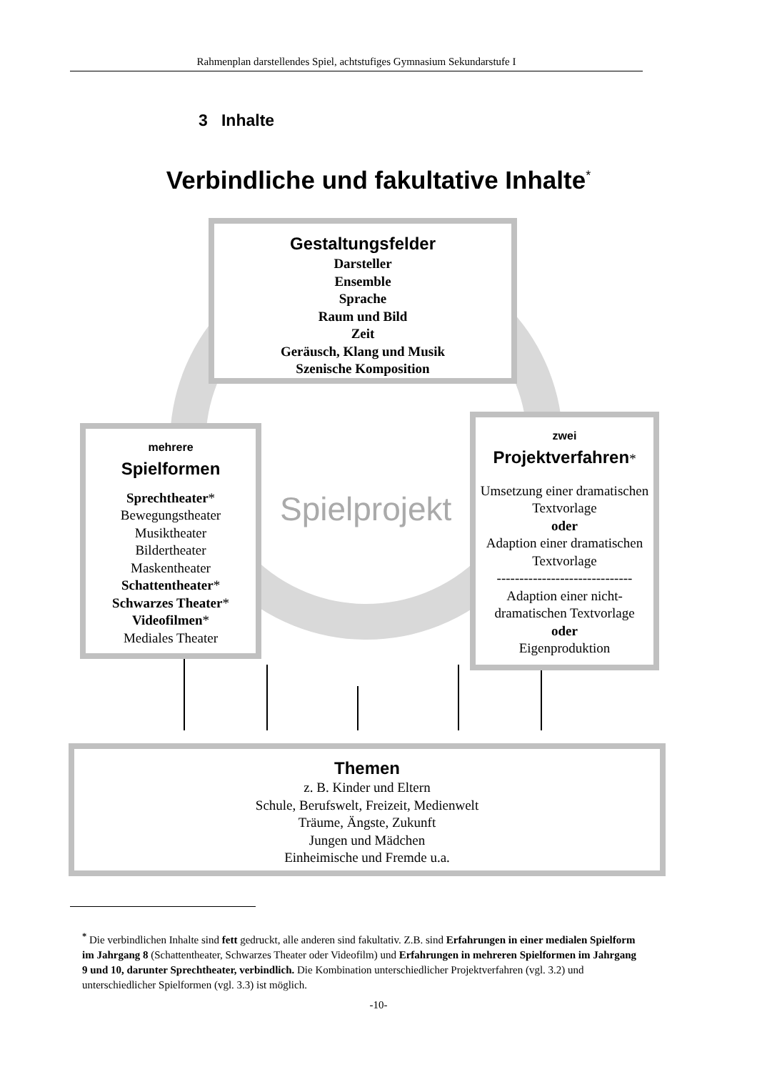Rahmenplan darstellendes Spiel, achtstufiges Gymnasium Sekundarstufe I
3 Inhalte
Verbindliche und fakultative Inhalte<sup>*</sup>
Gestaltungsfelder
Darsteller
Ensemble
Sprache
Raum und Bild
Zeit
Geräusch, Klang und Musik
Szenische Komposition
Spielprojekt
mehrere
Spielformen
Sprechtheater*
Bewegungstheater
Musiktheater
Bildertheater
Maskentheater
Schattentheater*
Schwarzes Theater*
Videofilmen*
Mediales Theater
zwei
Projektverfahren*
Umsetzung einer dramatischen Textvorlage
oder
Adaption einer dramatischen Textvorlage
------------------------------
Adaption einer nicht-dramatischen Textvorlage
oder
Eigenproduktion
Themen
z. B. Kinder und Eltern
Schule, Berufswelt, Freizeit, Medienwelt
Träume, Ängste, Zukunft
Jungen und Mädchen
Einheimische und Fremde u.a.
<sup>*</sup> Die verbindlichen Inhalte sind fett gedruckt, alle anderen sind fakultativ. Z.B. sind Erfahrungen in einer medialen Spielform im Jahrgang 8 (Schattentheater, Schwarzes Theater oder Videofilm) und Erfahrungen in mehreren Spielformen im Jahrgang 9 und 10, darunter Sprechtheater, verbindlich. Die Kombination unterschiedlicher Projektverfahren (vgl. 3.2) und unterschiedlicher Spielformen (vgl. 3.3) ist möglich.
-10-